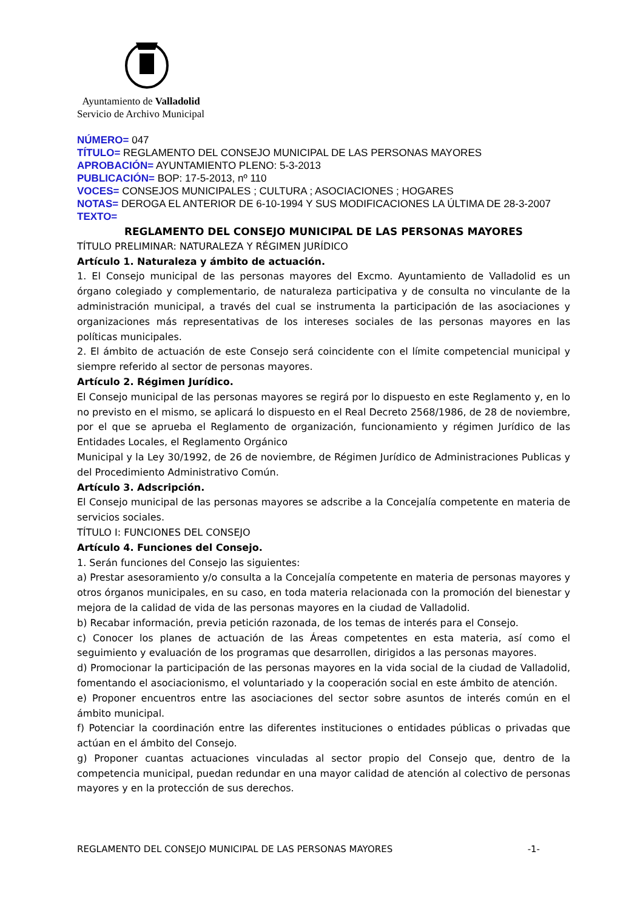Ayuntamiento de Valladolid
Servicio de Archivo Municipal
NÚMERO= 047
TÍTULO= REGLAMENTO DEL CONSEJO MUNICIPAL DE LAS PERSONAS MAYORES
APROBACIÓN= AYUNTAMIENTO PLENO: 5-3-2013
PUBLICACIÓN= BOP: 17-5-2013, nº 110
VOCES= CONSEJOS MUNICIPALES ; CULTURA ; ASOCIACIONES ; HOGARES
NOTAS= DEROGA EL ANTERIOR DE 6-10-1994 Y SUS MODIFICACIONES LA ÚLTIMA DE 28-3-2007
TEXTO=
REGLAMENTO DEL CONSEJO MUNICIPAL DE LAS PERSONAS MAYORES
TÍTULO PRELIMINAR: NATURALEZA Y RÉGIMEN JURÍDICO
Artículo 1. Naturaleza y ámbito de actuación.
1. El Consejo municipal de las personas mayores del Excmo. Ayuntamiento de Valladolid es un órgano colegiado y complementario, de naturaleza participativa y de consulta no vinculante de la administración municipal, a través del cual se instrumenta la participación de las asociaciones y organizaciones más representativas de los intereses sociales de las personas mayores en las políticas municipales.
2. El ámbito de actuación de este Consejo será coincidente con el límite competencial municipal y siempre referido al sector de personas mayores.
Artículo 2. Régimen Jurídico.
El Consejo municipal de las personas mayores se regirá por lo dispuesto en este Reglamento y, en lo no previsto en el mismo, se aplicará lo dispuesto en el Real Decreto 2568/1986, de 28 de noviembre, por el que se aprueba el Reglamento de organización, funcionamiento y régimen Jurídico de las Entidades Locales, el Reglamento Orgánico
Municipal y la Ley 30/1992, de 26 de noviembre, de Régimen Jurídico de Administraciones Publicas y del Procedimiento Administrativo Común.
Artículo 3. Adscripción.
El Consejo municipal de las personas mayores se adscribe a la Concejalía competente en materia de servicios sociales.
TÍTULO I: FUNCIONES DEL CONSEJO
Artículo 4. Funciones del Consejo.
1. Serán funciones del Consejo las siguientes:
a) Prestar asesoramiento y/o consulta a la Concejalía competente en materia de personas mayores y otros órganos municipales, en su caso, en toda materia relacionada con la promoción del bienestar y mejora de la calidad de vida de las personas mayores en la ciudad de Valladolid.
b) Recabar información, previa petición razonada, de los temas de interés para el Consejo.
c) Conocer los planes de actuación de las Áreas competentes en esta materia, así como el seguimiento y evaluación de los programas que desarrollen, dirigidos a las personas mayores.
d) Promocionar la participación de las personas mayores en la vida social de la ciudad de Valladolid, fomentando el asociacionismo, el voluntariado y la cooperación social en este ámbito de atención.
e) Proponer encuentros entre las asociaciones del sector sobre asuntos de interés común en el ámbito municipal.
f) Potenciar la coordinación entre las diferentes instituciones o entidades públicas o privadas que actúan en el ámbito del Consejo.
g) Proponer cuantas actuaciones vinculadas al sector propio del Consejo que, dentro de la competencia municipal, puedan redundar en una mayor calidad de atención al colectivo de personas mayores y en la protección de sus derechos.
REGLAMENTO DEL CONSEJO MUNICIPAL DE LAS PERSONAS MAYORES -1-